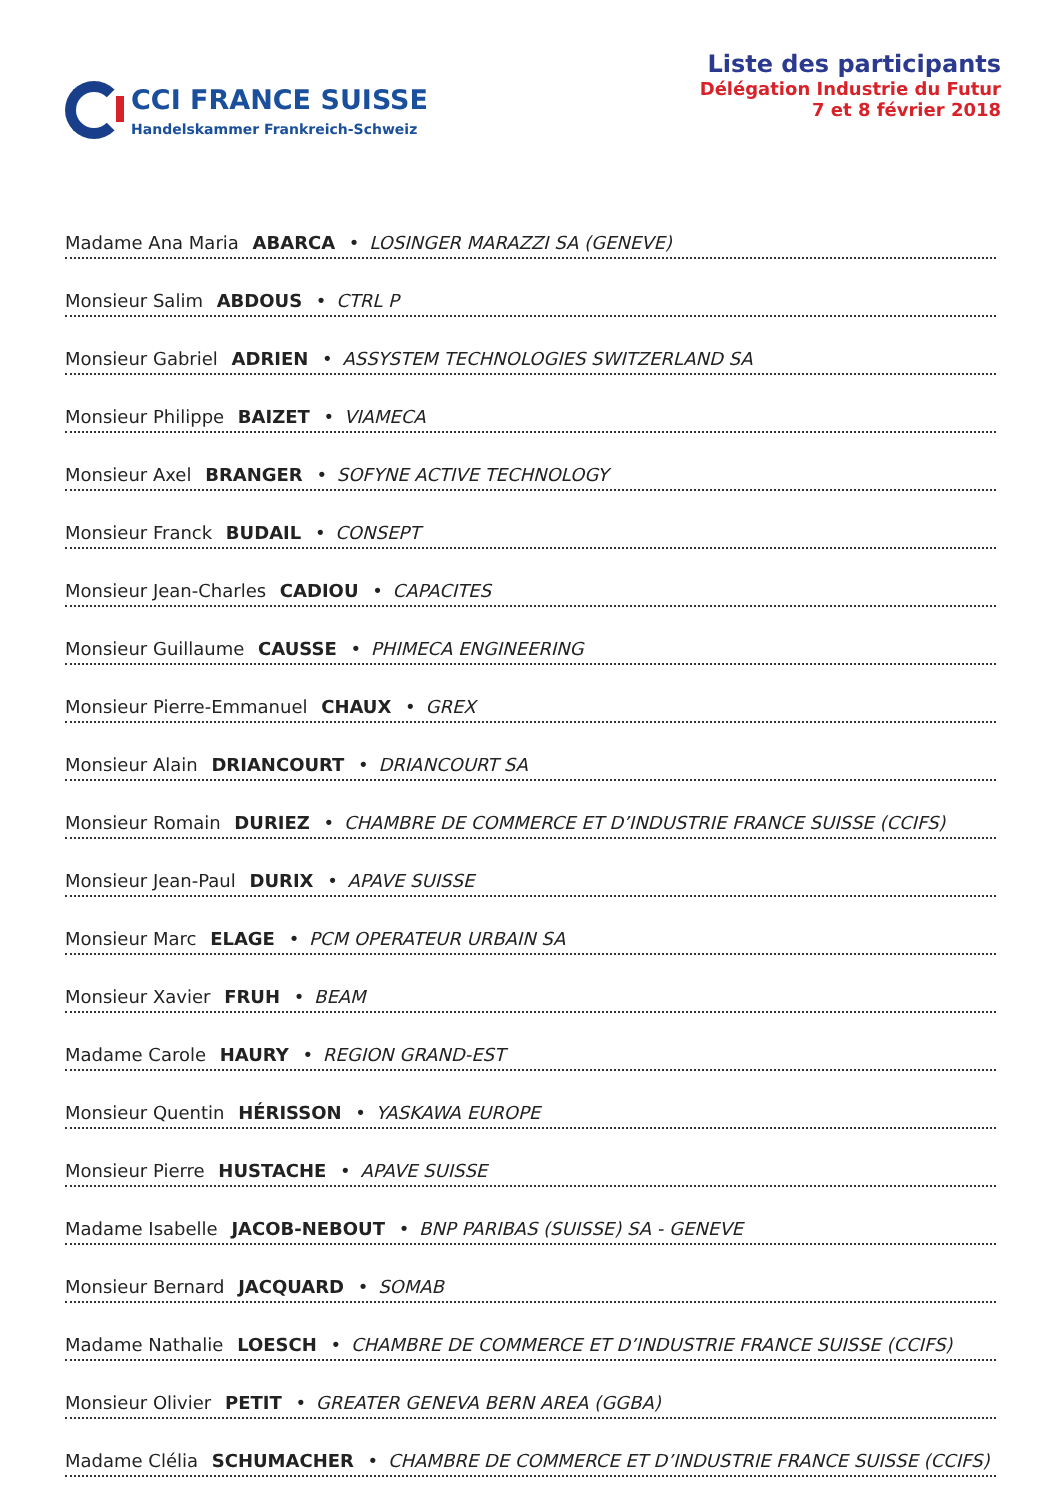CCI FRANCE SUISSE
Handelskammer Frankreich-Schweiz
Liste des participants
Délégation Industrie du Futur
7 et 8 février 2018
Madame Ana Maria ABARCA • LOSINGER MARAZZI SA (GENEVE)
Monsieur Salim ABDOUS • CTRL P
Monsieur Gabriel ADRIEN • ASSYSTEM TECHNOLOGIES SWITZERLAND SA
Monsieur Philippe BAIZET • VIAMECA
Monsieur Axel BRANGER • SOFYNE ACTIVE TECHNOLOGY
Monsieur Franck BUDAIL • CONSEPT
Monsieur Jean-Charles CADIOU • CAPACITES
Monsieur Guillaume CAUSSE • PHIMECA ENGINEERING
Monsieur Pierre-Emmanuel CHAUX • GREX
Monsieur Alain DRIANCOURT • DRIANCOURT SA
Monsieur Romain DURIEZ • CHAMBRE DE COMMERCE ET D’INDUSTRIE FRANCE SUISSE (CCIFS)
Monsieur Jean-Paul DURIX • APAVE SUISSE
Monsieur Marc ELAGE • PCM OPERATEUR URBAIN SA
Monsieur Xavier FRUH • BEAM
Madame Carole HAURY • REGION GRAND-EST
Monsieur Quentin HÉRISSON • YASKAWA EUROPE
Monsieur Pierre HUSTACHE • APAVE SUISSE
Madame Isabelle JACOB-NEBOUT • BNP PARIBAS (SUISSE) SA - GENEVE
Monsieur Bernard JACQUARD • SOMAB
Madame Nathalie LOESCH • CHAMBRE DE COMMERCE ET D’INDUSTRIE FRANCE SUISSE (CCIFS)
Monsieur Olivier PETIT • GREATER GENEVA BERN AREA (GGBA)
Madame Clélia SCHUMACHER • CHAMBRE DE COMMERCE ET D’INDUSTRIE FRANCE SUISSE (CCIFS)